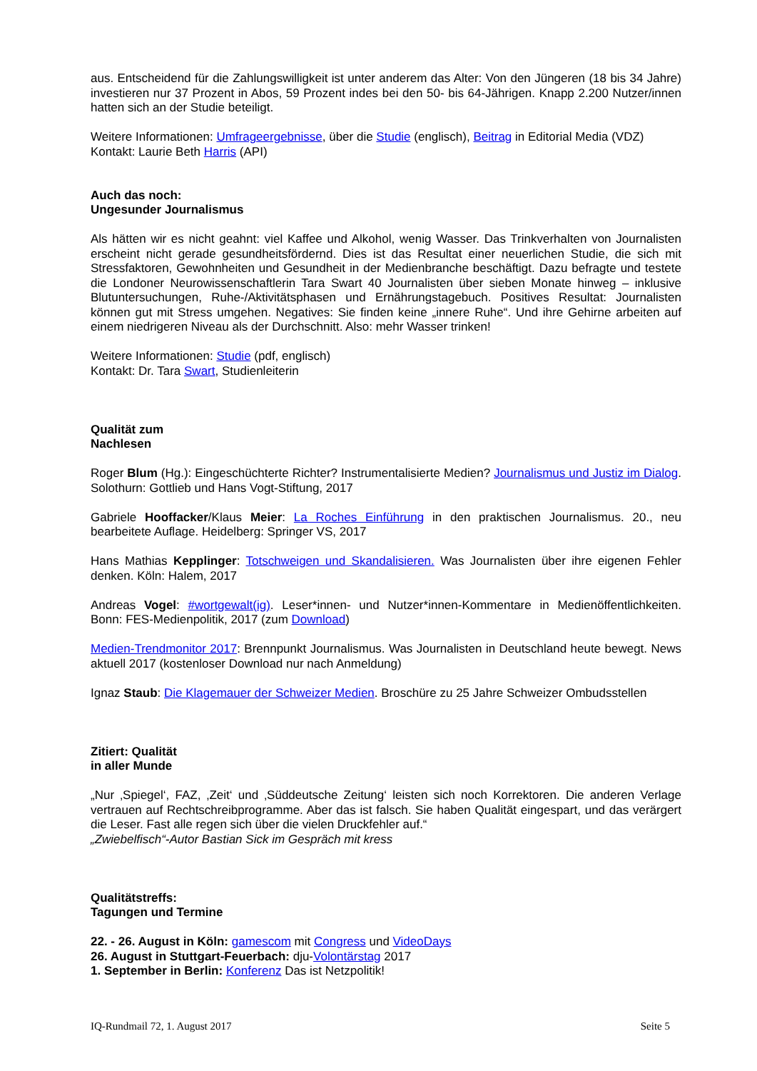aus. Entscheidend für die Zahlungswilligkeit ist unter anderem das Alter: Von den Jüngeren (18 bis 34 Jahre) investieren nur 37 Prozent in Abos, 59 Prozent indes bei den 50- bis 64-Jährigen. Knapp 2.200 Nutzer/innen hatten sich an der Studie beteiligt.
Weitere Informationen: Umfrageergebnisse, über die Studie (englisch), Beitrag in Editorial Media (VDZ)
Kontakt: Laurie Beth Harris (API)
Auch das noch:
Ungesunder Journalismus
Als hätten wir es nicht geahnt: viel Kaffee und Alkohol, wenig Wasser. Das Trinkverhalten von Journalisten erscheint nicht gerade gesundheitsfördernd. Dies ist das Resultat einer neuerlichen Studie, die sich mit Stressfaktoren, Gewohnheiten und Gesundheit in der Medienbranche beschäftigt. Dazu befragte und testete die Londoner Neurowissenschaftlerin Tara Swart 40 Journalisten über sieben Monate hinweg – inklusive Blutuntersuchungen, Ruhe-/Aktivitätsphasen und Ernährungstagebuch. Positives Resultat: Journalisten können gut mit Stress umgehen. Negatives: Sie finden keine „innere Ruhe“. Und ihre Gehirne arbeiten auf einem niedrigeren Niveau als der Durchschnitt. Also: mehr Wasser trinken!
Weitere Informationen: Studie (pdf, englisch)
Kontakt: Dr. Tara Swart, Studienleiterin
Qualität zum
Nachlesen
Roger Blum (Hg.): Eingeschüchterte Richter? Instrumentalisierte Medien? Journalismus und Justiz im Dialog. Solothurn: Gottlieb und Hans Vogt-Stiftung, 2017
Gabriele Hooffacker/Klaus Meier: La Roches Einführung in den praktischen Journalismus. 20., neu bearbeitete Auflage. Heidelberg: Springer VS, 2017
Hans Mathias Kepplinger: Totschweigen und Skandalisieren. Was Journalisten über ihre eigenen Fehler denken. Köln: Halem, 2017
Andreas Vogel: #wortgewalt(ig). Leser*innen- und Nutzer*innen-Kommentare in Medienöffentlichkeiten. Bonn: FES-Medienpolitik, 2017 (zum Download)
Medien-Trendmonitor 2017: Brennpunkt Journalismus. Was Journalisten in Deutschland heute bewegt. News aktuell 2017 (kostenloser Download nur nach Anmeldung)
Ignaz Staub: Die Klagemauer der Schweizer Medien. Broschüre zu 25 Jahre Schweizer Ombudsstellen
Zitiert: Qualität
in aller Munde
„Nur ‚Spiegel‘, FAZ, ‚Zeit‘ und ‚Süddeutsche Zeitung‘ leisten sich noch Korrektoren. Die anderen Verlage vertrauen auf Rechtschreibprogramme. Aber das ist falsch. Sie haben Qualität eingespart, und das verärgert die Leser. Fast alle regen sich über die vielen Druckfehler auf.“
„Zwiebelfisch“-Autor Bastian Sick im Gespräch mit kress
Qualitätstreffs:
Tagungen und Termine
22. - 26. August in Köln: gamescom mit Congress und VideoDays
26. August in Stuttgart-Feuerbach: dju-Volontärstag 2017
1. September in Berlin: Konferenz Das ist Netzpolitik!
IQ-Rundmail 72, 1. August 2017 Seite 5